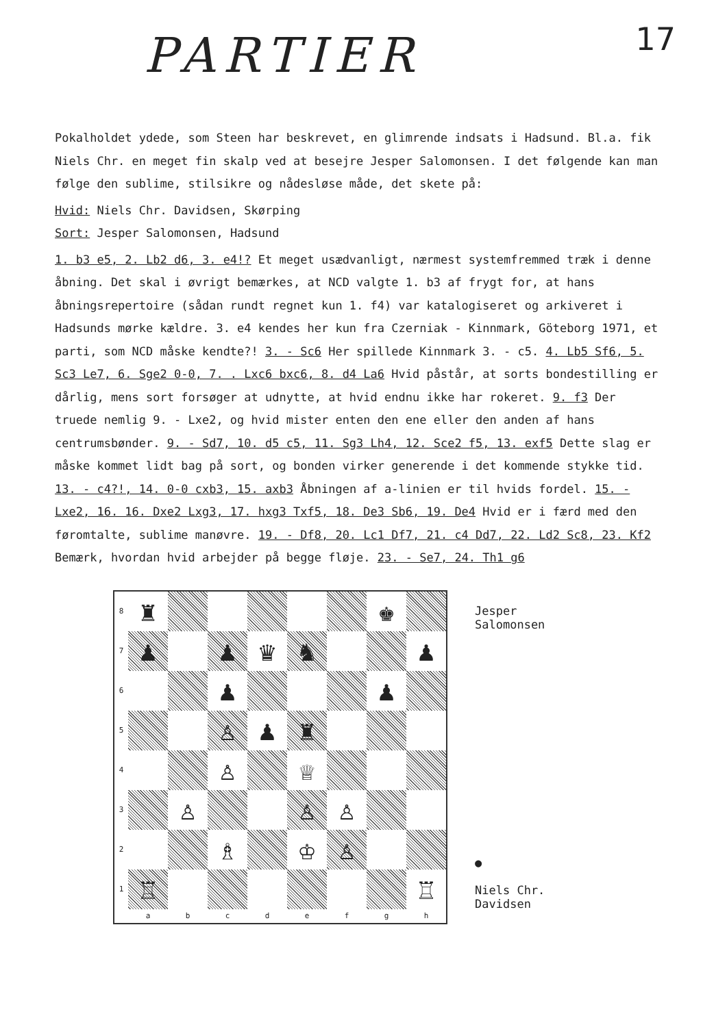PARTIER
17
Pokalholdet ydede, som Steen har beskrevet, en glimrende indsats i Hadsund. Bl.a. fik Niels Chr. en meget fin skalp ved at besejre Jesper Salomonsen. I det følgende kan man følge den sublime, stilsikre og nådesløse måde, det skete på:
Hvid: Niels Chr. Davidsen, Skørping
Sort: Jesper Salomonsen, Hadsund
1. b3 e5, 2. Lb2 d6, 3. e4!? Et meget usædvanligt, nærmest systemfremmed træk i denne åbning. Det skal i øvrigt bemærkes, at NCD valgte 1. b3 af frygt for, at hans åbningsrepertoire (sådan rundt regnet kun 1. f4) var katalogiseret og arkiveret i Hadsunds mørke kældre. 3. e4 kendes her kun fra Czerniak - Kinnmark, Göteborg 1971, et parti, som NCD måske kendte?! 3. - Sc6 Her spillede Kinnmark 3. - c5. 4. Lb5 Sf6, 5. Sc3 Le7, 6. Sge2 0-0, 7. . Lxc6 bxc6, 8. d4 La6 Hvid påstår, at sorts bondestilling er dårlig, mens sort forsøger at udnytte, at hvid endnu ikke har rokeret. 9. f3 Der truede nemlig 9. - Lxe2, og hvid mister enten den ene eller den anden af hans centrumsbønder. 9. - Sd7, 10. d5 c5, 11. Sg3 Lh4, 12. Sce2 f5, 13. exf5 Dette slag er måske kommet lidt bag på sort, og bonden virker generende i det kommende stykke tid. 13. - c4?!, 14. 0-0 cxb3, 15. axb3 Åbningen af a-linien er til hvids fordel. 15. - Lxe2, 16. 16. Dxe2 Lxg3, 17. hxg3 Txf5, 18. De3 Sb6, 19. De4 Hvid er i færd med den føromtalte, sublime manøvre. 19. - Df8, 20. Lc1 Df7, 21. c4 Dd7, 22. Ld2 Sc8, 23. Kf2 Bemærk, hvordan hvid arbejder på begge fløje. 23. - Se7, 24. Th1 g6
8
♜
♚
7
♟
♟
♛
♞
♟
6
♟
♟
5
♙
♟
♜
4
♙
♕
3
♙
♙
♙
2
♗
♔
♙
1
♖
♖
a
b
c
d
e
f
g
h
Jesper
Salomonsen
●
Niels Chr.
Davidsen